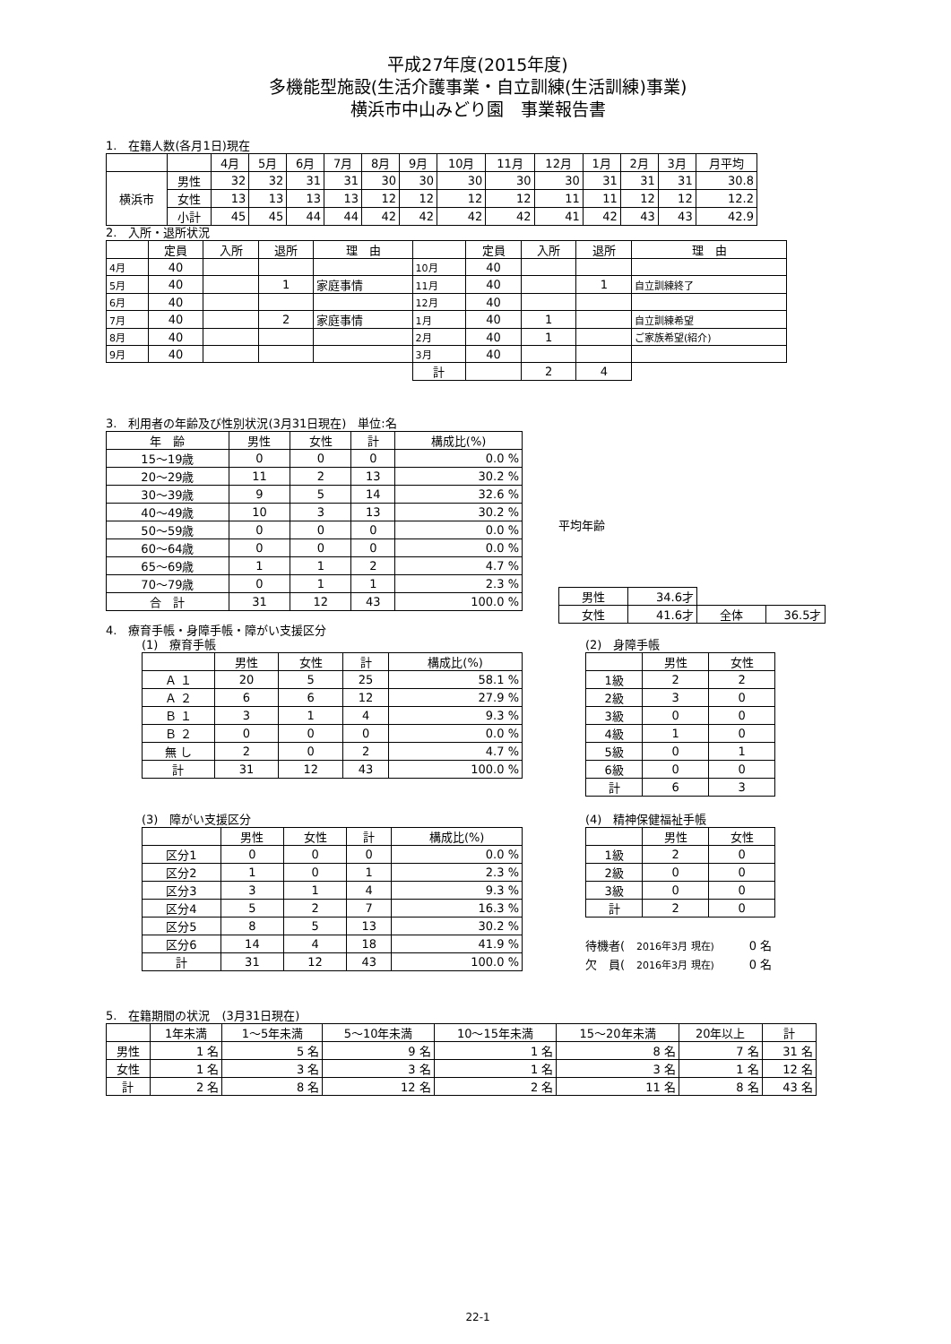平成27年度(2015年度)
多機能型施設(生活介護事業・自立訓練(生活訓練)事業)
横浜市中山みどり園　事業報告書
1.　在籍人数(各月1日)現在
| | | 4月 | 5月 | 6月 | 7月 | 8月 | 9月 | 10月 | 11月 | 12月 | 1月 | 2月 | 3月 | 月平均 |
| --- | --- | --- | --- | --- | --- | --- | --- | --- | --- | --- | --- | --- | --- | --- |
| 横浜市 | 男性 | 32 | 32 | 31 | 31 | 30 | 30 | 30 | 30 | 30 | 31 | 31 | 31 | 30.8 |
| | 女性 | 13 | 13 | 13 | 13 | 12 | 12 | 12 | 12 | 11 | 11 | 12 | 12 | 12.2 |
| | 小計 | 45 | 45 | 44 | 44 | 42 | 42 | 42 | 42 | 41 | 42 | 43 | 43 | 42.9 |
2.　入所・退所状況
| | 定員 | 入所 | 退所 | 理 由 | | 定員 | 入所 | 退所 | 理 由 |
| --- | --- | --- | --- | --- | --- | --- | --- | --- | --- |
| 4月 | 40 | | | | 10月 | 40 | | | |
| 5月 | 40 | | 1 | 家庭事情 | 11月 | 40 | | 1 | 自立訓練終了 |
| 6月 | 40 | | | | 12月 | 40 | | | |
| 7月 | 40 | | 2 | 家庭事情 | 1月 | 40 | 1 | | 自立訓練希望 |
| 8月 | 40 | | | | 2月 | 40 | 1 | | ご家族希望(紹介) |
| 9月 | 40 | | | | 3月 | 40 | | | |
| | | | | | 計 | | 2 | 4 | |
3.　利用者の年齢及び性別状況(3月31日現在)　単位:名
| 年 齢 | 男性 | 女性 | 計 | 構成比(%) |
| --- | --- | --- | --- | --- |
| 15～19歳 | 0 | 0 | 0 | 0.0 % |
| 20～29歳 | 11 | 2 | 13 | 30.2 % |
| 30～39歳 | 9 | 5 | 14 | 32.6 % |
| 40～49歳 | 10 | 3 | 13 | 30.2 % |
| 50～59歳 | 0 | 0 | 0 | 0.0 % |
| 60～64歳 | 0 | 0 | 0 | 0.0 % |
| 65～69歳 | 1 | 1 | 2 | 4.7 % |
| 70～79歳 | 0 | 1 | 1 | 2.3 % |
| 合 計 | 31 | 12 | 43 | 100.0 % |
平均年齢
| 男性 | 34.6才 | | |
| 女性 | 41.6才 | 全体 | 36.5才 |
4.　療育手帳・身障手帳・障がい支援区分
(1)　療育手帳
| | 男性 | 女性 | 計 | 構成比(%) |
| --- | --- | --- | --- | --- |
| Ａ １ | 20 | 5 | 25 | 58.1 % |
| Ａ ２ | 6 | 6 | 12 | 27.9 % |
| Ｂ １ | 3 | 1 | 4 | 9.3 % |
| Ｂ ２ | 0 | 0 | 0 | 0.0 % |
| 無 し | 2 | 0 | 2 | 4.7 % |
| 計 | 31 | 12 | 43 | 100.0 % |
(2)　身障手帳
| | 男性 | 女性 |
| --- | --- | --- |
| 1級 | 2 | 2 |
| 2級 | 3 | 0 |
| 3級 | 0 | 0 |
| 4級 | 1 | 0 |
| 5級 | 0 | 1 |
| 6級 | 0 | 0 |
| 計 | 6 | 3 |
(3)　障がい支援区分
| | 男性 | 女性 | 計 | 構成比(%) |
| --- | --- | --- | --- | --- |
| 区分1 | 0 | 0 | 0 | 0.0 % |
| 区分2 | 1 | 0 | 1 | 2.3 % |
| 区分3 | 3 | 1 | 4 | 9.3 % |
| 区分4 | 5 | 2 | 7 | 16.3 % |
| 区分5 | 8 | 5 | 13 | 30.2 % |
| 区分6 | 14 | 4 | 18 | 41.9 % |
| 計 | 31 | 12 | 43 | 100.0 % |
(4)　精神保健福祉手帳
| | 男性 | 女性 |
| --- | --- | --- |
| 1級 | 2 | 0 |
| 2級 | 0 | 0 |
| 3級 | 0 | 0 |
| 計 | 2 | 0 |
待機者(　2016年3月 現在)　　　0 名
欠　員(　2016年3月 現在)　　　0 名
5.　在籍期間の状況　(3月31日現在)
| | 1年未満 | 1～5年未満 | 5～10年未満 | 10～15年未満 | 15～20年未満 | 20年以上 | 計 |
| --- | --- | --- | --- | --- | --- | --- | --- |
| 男性 | 1 名 | 5 名 | 9 名 | 1 名 | 8 名 | 7 名 | 31 名 |
| 女性 | 1 名 | 3 名 | 3 名 | 1 名 | 3 名 | 1 名 | 12 名 |
| 計 | 2 名 | 8 名 | 12 名 | 2 名 | 11 名 | 8 名 | 43 名 |
22-1